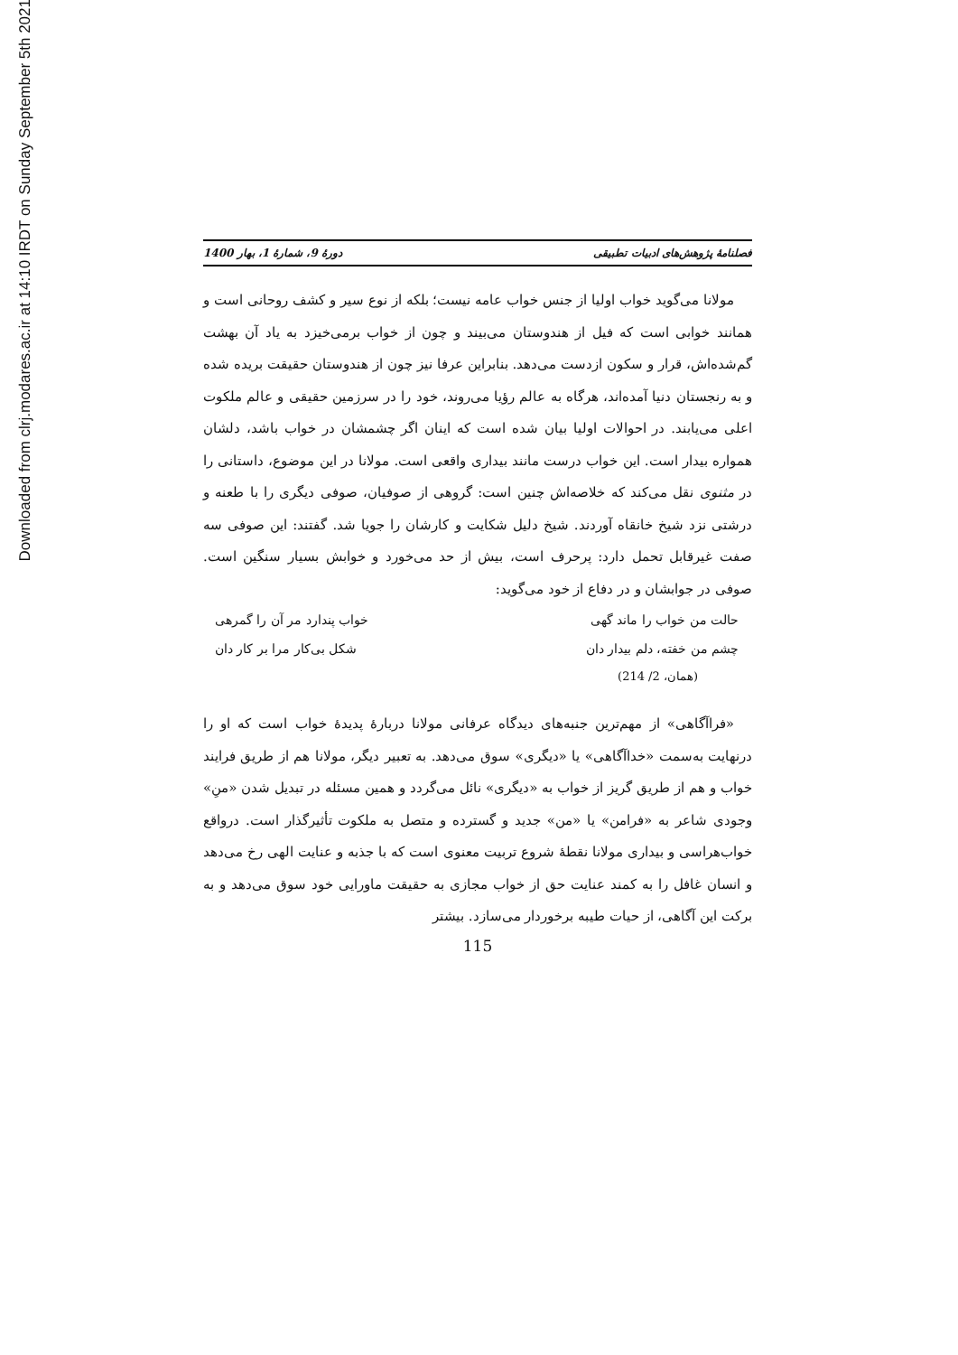Downloaded from clrj.modares.ac.ir at 14:10 IRDT on Sunday September 5th 2021
فصلنامهٔ پژوهش‌های ادبیات تطبیقی دورهٔ 9، شمارهٔ 1، بهار 1400
مولانا می‌گوید خواب اولیا از جنس خواب عامه نیست؛ بلکه از نوع سیر و کشف روحانی است و همانند خوابی است که فیل از هندوستان می‌بیند و چون از خواب برمی‌خیزد به یاد آن بهشت گم‌شده‌اش، قرار و سکون ازدست می‌دهد. بنابراین عرفا نیز چون از هندوستان حقیقت بریده شده و به رنجستان دنیا آمده‌اند، هرگاه به عالم رؤیا می‌روند، خود را در سرزمین حقیقی و عالم ملکوت اعلی می‌یابند. در احوالات اولیا بیان شده است که اینان اگر چشمشان در خواب باشد، دلشان همواره بیدار است. این خواب درست مانند بیداری واقعی است. مولانا در این موضوع، داستانی را در مثنوی نقل می‌کند که خلاصه‌اش چنین است: گروهی از صوفیان، صوفی دیگری را با طعنه و درشتی نزد شیخ خانقاه آوردند. شیخ دلیل شکایت و کارشان را جویا شد. گفتند: این صوفی سه صفت غیرقابل تحمل دارد: پرحرف است، بیش از حد می‌خورد و خوابش بسیار سنگین است. صوفی در جوابشان و در دفاع از خود می‌گوید:
حالت من خواب را ماند گهی خواب پندارد مر آن را گمرهی
چشم من خفته، دلم بیدار دان شکل بی‌کار مرا بر کار دان
(همان، 2/ 214)
«فراآگاهی» از مهم‌ترین جنبه‌های دیدگاه عرفانی مولانا دربارهٔ پدیدهٔ خواب است که او را درنهایت به‌سمت «خداآگاهی» یا «دیگری» سوق می‌دهد. به تعبیر دیگر، مولانا هم از طریق فرایند خواب و هم از طریق گریز از خواب به «دیگری» نائل می‌گردد و همین مسئله در تبدیل شدن «منِ» وجودی شاعر به «فرامن» یا «من» جدید و گسترده و متصل به ملکوت تأثیرگذار است. درواقع خواب‌هراسی و بیداری مولانا نقطهٔ شروع تربیت معنوی است که با جذبه و عنایت الهی رخ می‌دهد و انسان غافل را به کمند عنایت حق از خواب مجازی به حقیقت ماورایی خود سوق می‌دهد و به برکت این آگاهی، از حیات طیبه برخوردار می‌سازد. بیشتر
115